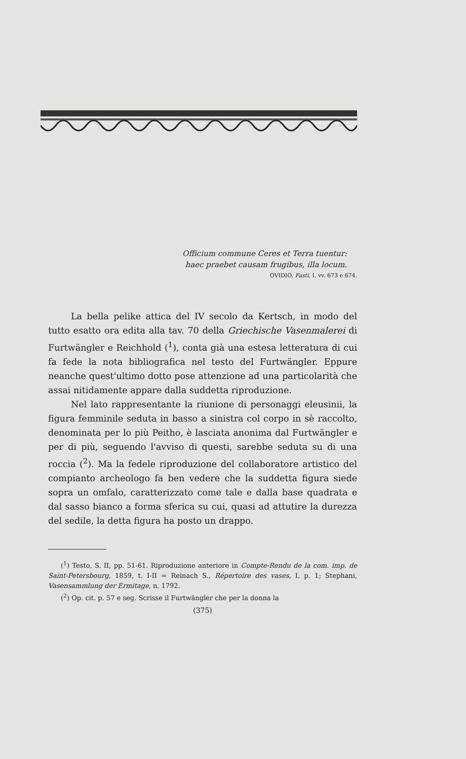Officium commune Ceres et Terra tuentur:
haec praebet causam frugibus, illa locum.
OVIDIO, Fasti, I, vv. 673 e 674.
La bella pelike attica del IV secolo da Kertsch, in modo del tutto esatto ora edita alla tav. 70 della Griechische Vasenmalerei di Furtwängler e Reichhold (<sup>1</sup>), conta già una estesa letteratura di cui fa fede la nota bibliografica nel testo del Furtwängler. Eppure neanche quest'ultimo dotto pose attenzione ad una particolarità che assai nitidamente appare dalla suddetta riproduzione.
Nel lato rappresentante la riunione di personaggi eleusinii, la figura femminile seduta in basso a sinistra col corpo in sè raccolto, denominata per lo più Peitho, è lasciata anonima dal Furtwängler e per di più, seguendo l'avviso di questi, sarebbe seduta su di una roccia (<sup>2</sup>). Ma la fedele riproduzione del collaboratore artistico del compianto archeologo fa ben vedere che la suddetta figura siede sopra un omfalo, caratterizzato come tale e dalla base quadrata e dal sasso bianco a forma sferica su cui, quasi ad attutire la durezza del sedile, la detta figura ha posto un drappo.
(<sup>1</sup>) Testo, S. II, pp. 51-61. Riproduzione anteriore in Compte-Rendu de la com. imp. de Saint-Petersbourg, 1859, t. I-II = Reinach S., Répertoire des vases, I, p. 1; Stephani, Vasensammlung der Ermitage, n. 1792.
(<sup>2</sup>) Op. cit. p. 57 e seg. Scrisse il Furtwängler che per la donna la
(375)